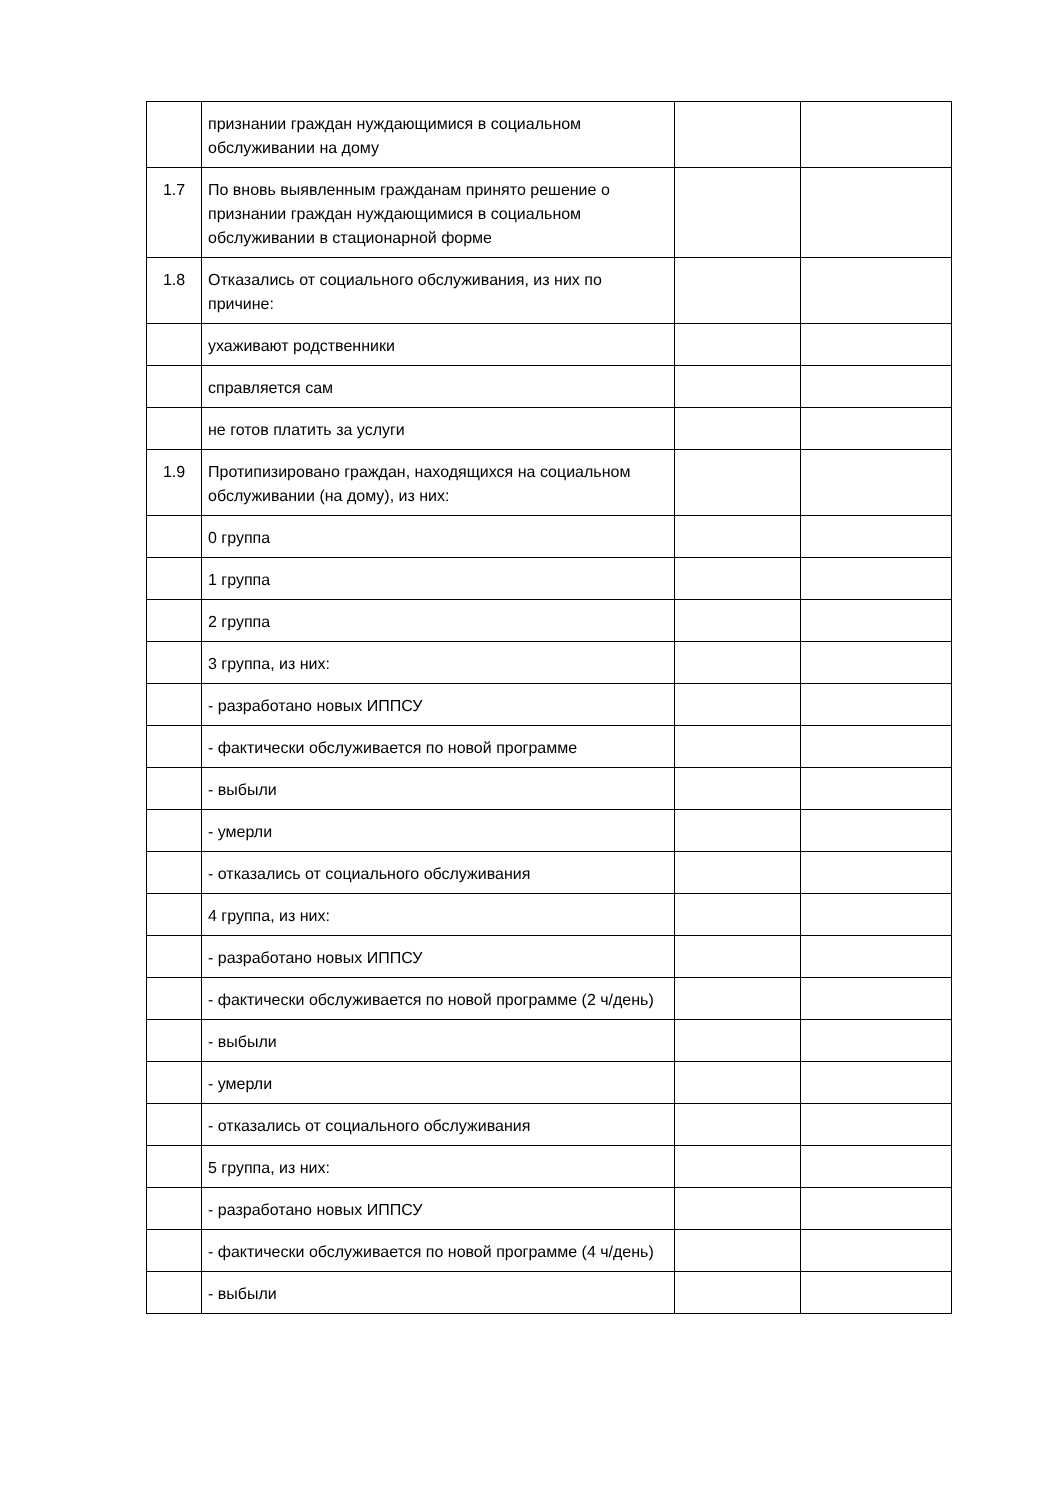| | признании граждан нуждающимися в социальном обслуживании на дому | | |
| 1.7 | По вновь выявленным гражданам принято решение о признании граждан нуждающимися в социальном обслуживании в стационарной форме | | |
| 1.8 | Отказались от социального обслуживания, из них по причине: | | |
| | ухаживают родственники | | |
| | справляется сам | | |
| | не готов платить за услуги | | |
| 1.9 | Протипизировано граждан, находящихся на социальном обслуживании (на дому), из них: | | |
| | 0 группа | | |
| | 1 группа | | |
| | 2 группа | | |
| | 3 группа, из них: | | |
| | - разработано новых ИППСУ | | |
| | - фактически обслуживается по новой программе | | |
| | - выбыли | | |
| | - умерли | | |
| | - отказались от социального обслуживания | | |
| | 4 группа, из них: | | |
| | - разработано новых ИППСУ | | |
| | - фактически обслуживается по новой программе (2 ч/день) | | |
| | - выбыли | | |
| | - умерли | | |
| | - отказались от социального обслуживания | | |
| | 5 группа, из них: | | |
| | - разработано новых ИППСУ | | |
| | - фактически обслуживается по новой программе (4 ч/день) | | |
| | - выбыли | | |